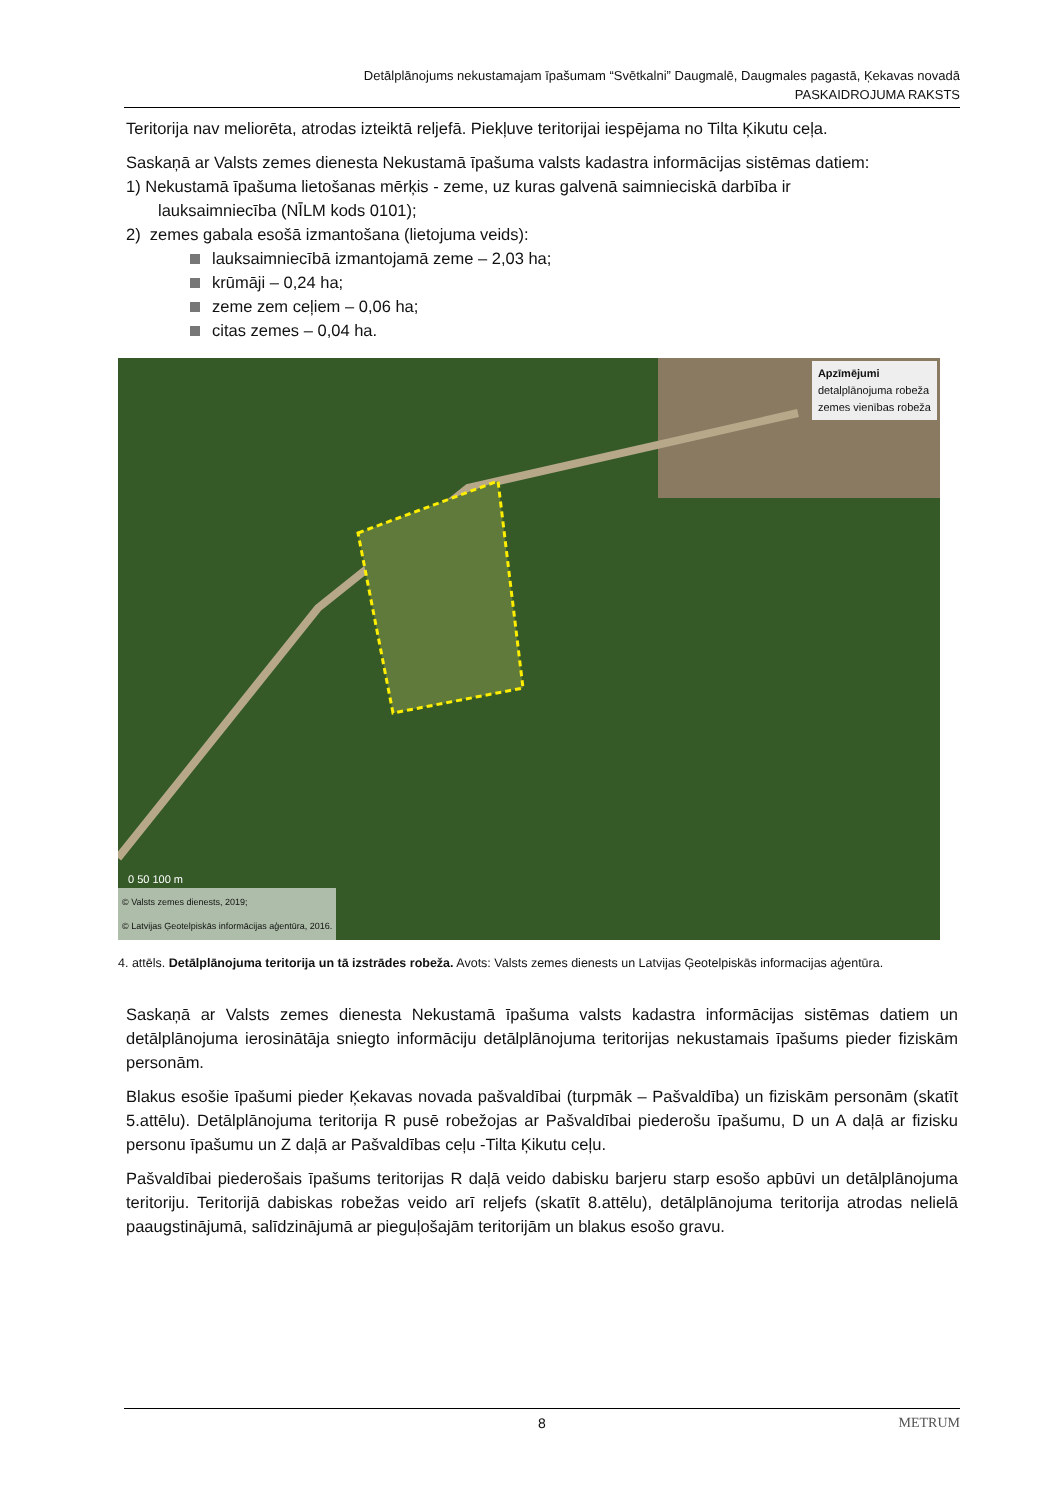Detālplānojums nekustamajam īpašumam “Svētkalni” Daugmalē, Daugmales pagastā, Ķekavas novadā
PASKAIDROJUMA RAKSTS
Teritorija nav meliorēta, atrodas izteiktā reljefā. Piekļuve teritorijai iespējama no Tilta Ķikutu ceļa.
Saskaņā ar Valsts zemes dienesta Nekustamā īpašuma valsts kadastra informācijas sistēmas datiem:
1) Nekustamā īpašuma lietošanas mērķis - zeme, uz kuras galvenā saimnieciskā darbība ir
lauksaimniecība (NĪLM kods 0101);
2) zemes gabala esošā izmantošana (lietojuma veids):
lauksaimniecībā izmantojamā zeme – 2,03 ha;
krūmāji – 0,24 ha;
zeme zem ceļiem – 0,06 ha;
citas zemes – 0,04 ha.
0 50 100 m
Apzīmējumi
detalplānojuma robeža
zemes vienības robeža
© Valsts zemes dienests, 2019;
© Latvijas Ģeotelpiskās informācijas aģentūra, 2016.
4. attēls. Detālplānojuma teritorija un tā izstrādes robeža. Avots: Valsts zemes dienests un Latvijas Ģeotelpiskās informacijas aģentūra.
Saskaņā ar Valsts zemes dienesta Nekustamā īpašuma valsts kadastra informācijas sistēmas datiem un detālplānojuma ierosinātāja sniegto informāciju detālplānojuma teritorijas nekustamais īpašums pieder fiziskām personām.
Blakus esošie īpašumi pieder Ķekavas novada pašvaldībai (turpmāk – Pašvaldība) un fiziskām personām (skatīt 5.attēlu). Detālplānojuma teritorija R pusē robežojas ar Pašvaldībai piederošu īpašumu, D un A daļā ar fizisku personu īpašumu un Z daļā ar Pašvaldības ceļu -Tilta Ķikutu ceļu.
Pašvaldībai piederošais īpašums teritorijas R daļā veido dabisku barjeru starp esošo apbūvi un detālplānojuma teritoriju. Teritorijā dabiskas robežas veido arī reljefs (skatīt 8.attēlu), detālplānojuma teritorija atrodas nelielā paaugstinājumā, salīdzinājumā ar pieguļošajām teritorijām un blakus esošo gravu.
8 METRUM